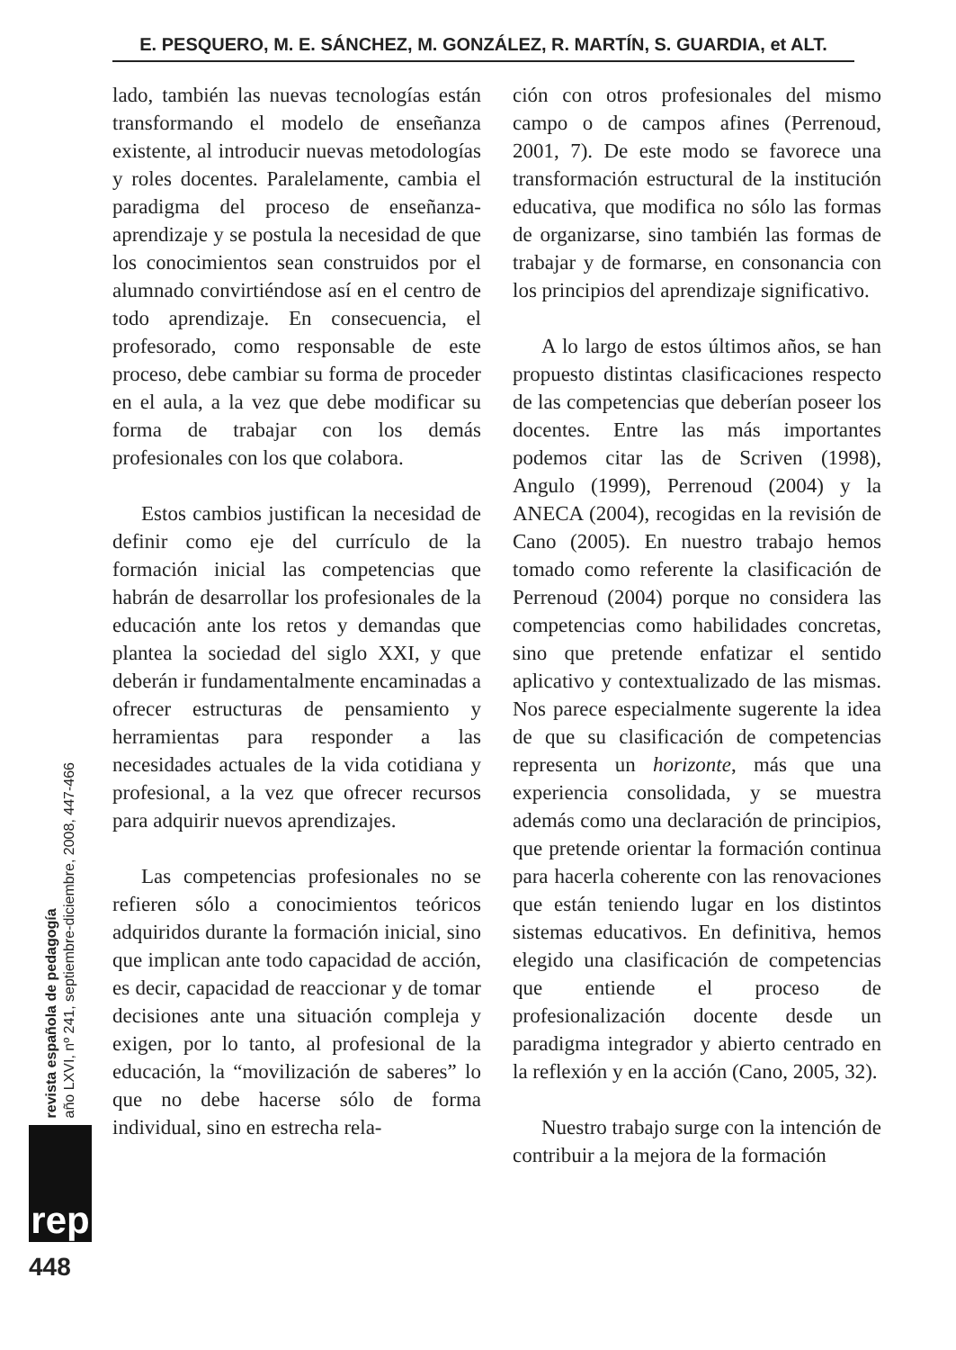E. PESQUERO, M. E. SÁNCHEZ, M. GONZÁLEZ, R. MARTÍN, S. GUARDIA, et ALT.
lado, también las nuevas tecnologías están transformando el modelo de enseñanza existente, al introducir nuevas metodologías y roles docentes. Paralelamente, cambia el paradigma del proceso de enseñanza-aprendizaje y se postula la necesidad de que los conocimientos sean construidos por el alumnado convirtiéndose así en el centro de todo aprendizaje. En consecuencia, el profesorado, como responsable de este proceso, debe cambiar su forma de proceder en el aula, a la vez que debe modificar su forma de trabajar con los demás profesionales con los que colabora.
Estos cambios justifican la necesidad de definir como eje del currículo de la formación inicial las competencias que habrán de desarrollar los profesionales de la educación ante los retos y demandas que plantea la sociedad del siglo XXI, y que deberán ir fundamentalmente encaminadas a ofrecer estructuras de pensamiento y herramientas para responder a las necesidades actuales de la vida cotidiana y profesional, a la vez que ofrecer recursos para adquirir nuevos aprendizajes.
Las competencias profesionales no se refieren sólo a conocimientos teóricos adquiridos durante la formación inicial, sino que implican ante todo capacidad de acción, es decir, capacidad de reaccionar y de tomar decisiones ante una situación compleja y exigen, por lo tanto, al profesional de la educación, la “movilización de saberes” lo que no debe hacerse sólo de forma individual, sino en estrecha rela-
ción con otros profesionales del mismo campo o de campos afines (Perrenoud, 2001, 7). De este modo se favorece una transformación estructural de la institución educativa, que modifica no sólo las formas de organizarse, sino también las formas de trabajar y de formarse, en consonancia con los principios del aprendizaje significativo.
A lo largo de estos últimos años, se han propuesto distintas clasificaciones respecto de las competencias que deberían poseer los docentes. Entre las más importantes podemos citar las de Scriven (1998), Angulo (1999), Perrenoud (2004) y la ANECA (2004), recogidas en la revisión de Cano (2005). En nuestro trabajo hemos tomado como referente la clasificación de Perrenoud (2004) porque no considera las competencias como habilidades concretas, sino que pretende enfatizar el sentido aplicativo y contextualizado de las mismas. Nos parece especialmente sugerente la idea de que su clasificación de competencias representa un horizonte, más que una experiencia consolidada, y se muestra además como una declaración de principios, que pretende orientar la formación continua para hacerla coherente con las renovaciones que están teniendo lugar en los distintos sistemas educativos. En definitiva, hemos elegido una clasificación de competencias que entiende el proceso de profesionalización docente desde un paradigma integrador y abierto centrado en la reflexión y en la acción (Cano, 2005, 32).
Nuestro trabajo surge con la intención de contribuir a la mejora de la formación
revista española de pedagogía
año LXVI, nº 241, septiembre-diciembre, 2008, 447-466
rep
448